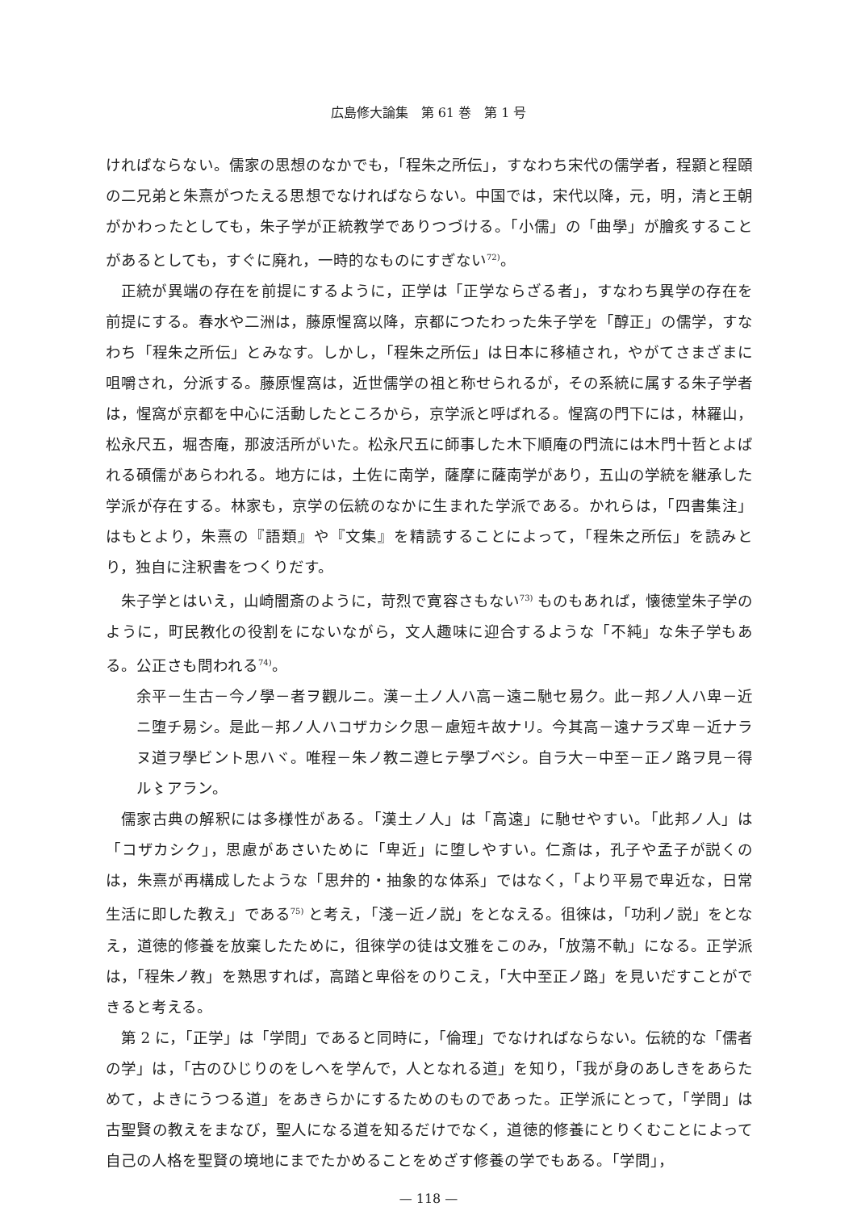広島修大論集　第 61 巻　第 1 号
ければならない。儒家の思想のなかでも，「程朱之所伝」，すなわち宋代の儒学者，程顥と程頤の二兄弟と朱熹がつたえる思想でなければならない。中国では，宋代以降，元，明，清と王朝がかわったとしても，朱子学が正統教学でありつづける。「小儒」の「曲學」が膾炙することがあるとしても，すぐに廃れ，一時的なものにすぎない<sup>72)</sup>。
正統が異端の存在を前提にするように，正学は「正学ならざる者」，すなわち異学の存在を前提にする。春水や二洲は，藤原惺窩以降，京都につたわった朱子学を「醇正」の儒学，すなわち「程朱之所伝」とみなす。しかし，「程朱之所伝」は日本に移植され，やがてさまざまに咀嚼され，分派する。藤原惺窩は，近世儒学の祖と称せられるが，その系統に属する朱子学者は，惺窩が京都を中心に活動したところから，京学派と呼ばれる。惺窩の門下には，林羅山，松永尺五，堀杏庵，那波活所がいた。松永尺五に師事した木下順庵の門流には木門十哲とよばれる碩儒があらわれる。地方には，土佐に南学，薩摩に薩南学があり，五山の学統を継承した学派が存在する。林家も，京学の伝統のなかに生まれた学派である。かれらは，「四書集注」はもとより，朱熹の『語類』や『文集』を精読することによって，「程朱之所伝」を読みとり，独自に注釈書をつくりだす。
朱子学とはいえ，山崎闇斎のように，苛烈で寛容さもない<sup>73)</sup> ものもあれば，懐徳堂朱子学のように，町民教化の役割をにないながら，文人趣味に迎合するような「不純」な朱子学もある。公正さも問われる<sup>74)</sup>。
余平－生古－今ノ學－者ヲ觀ルニ。漢－土ノ人ハ高－遠ニ馳セ易ク。此－邦ノ人ハ卑－近ニ堕チ易シ。是此－邦ノ人ハコザカシク思－慮短キ故ナリ。今其高－遠ナラズ卑－近ナラヌ道ヲ學ビント思ハヾ。唯程－朱ノ教ニ遵ヒテ學ブベシ。自ラ大－中至－正ノ路ヲ見－得ル〻アラン。
儒家古典の解釈には多様性がある。「漢土ノ人」は「高遠」に馳せやすい。「此邦ノ人」は「コザカシク」，思慮があさいために「卑近」に堕しやすい。仁斎は，孔子や孟子が説くのは，朱熹が再構成したような「思弁的・抽象的な体系」ではなく，「より平易で卑近な，日常生活に即した教え」である<sup>75)</sup> と考え，「淺－近ノ説」をとなえる。徂徠は，「功利ノ説」をとなえ，道徳的修養を放棄したために，徂徠学の徒は文雅をこのみ，「放蕩不軌」になる。正学派は，「程朱ノ教」を熟思すれば，高踏と卑俗をのりこえ，「大中至正ノ路」を見いだすことができると考える。
第 2 に，「正学」は「学問」であると同時に，「倫理」でなければならない。伝統的な「儒者の学」は，「古のひじりのをしへを学んで，人となれる道」を知り，「我が身のあしきをあらためて，よきにうつる道」をあきらかにするためのものであった。正学派にとって，「学問」は古聖賢の教えをまなび，聖人になる道を知るだけでなく，道徳的修養にとりくむことによって自己の人格を聖賢の境地にまでたかめることをめざす修養の学でもある。「学問」，
— 118 —